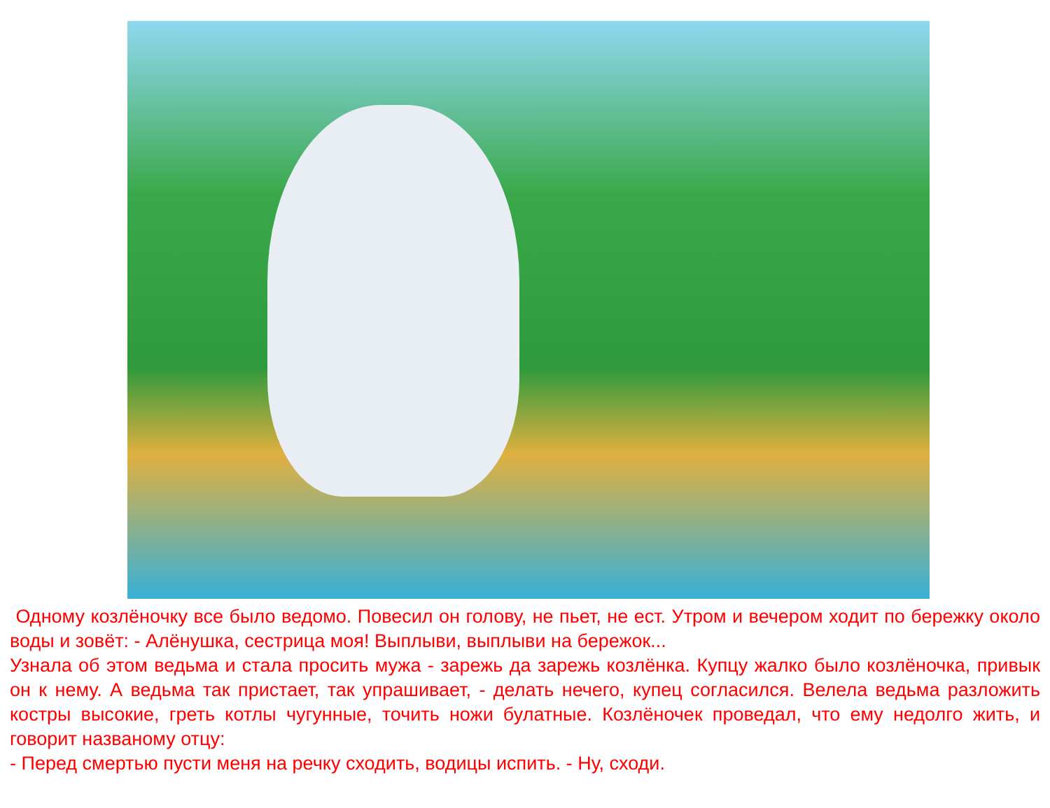Одному козлёночку все было ведомо. Повесил он голову, не пьет, не ест. Утром и вечером ходит по бережку около воды и зовёт: - Алёнушка, сестрица моя! Выплыви, выплыви на бережок...
Узнала об этом ведьма и стала просить мужа - зарежь да зарежь козлёнка. Купцу жалко было козлёночка, привык он к нему. А ведьма так пристает, так упрашивает, - делать нечего, купец согласился. Велела ведьма разложить костры высокие, греть котлы чугунные, точить ножи булатные. Козлёночек проведал, что ему недолго жить, и говорит названому отцу:
- Перед смертью пусти меня на речку сходить, водицы испить. - Ну, сходи.